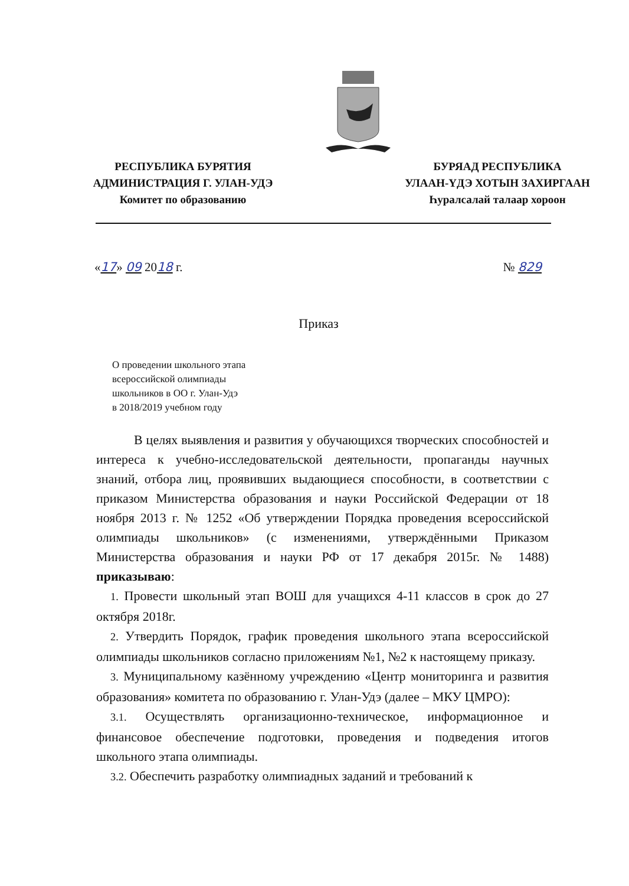РЕСПУБЛИКА БУРЯТИЯ
АДМИНИСТРАЦИЯ Г. УЛАН-УДЭ
Комитет по образованию
БУРЯАД РЕСПУБЛИКА
УЛААН-ҮДЭ ХОТЫН ЗАХИРГААН
Һуралсалай талаар хороон
«17» 09 2018 г. № 829
Приказ
О проведении школьного этапа
всероссийской олимпиады
школьников в ОО г. Улан-Удэ
в 2018/2019 учебном году
В целях выявления и развития у обучающихся творческих способностей и интереса к учебно-исследовательской деятельности, пропаганды научных знаний, отбора лиц, проявивших выдающиеся способности, в соответствии с приказом Министерства образования и науки Российской Федерации от 18 ноября 2013 г. № 1252 «Об утверждении Порядка проведения всероссийской олимпиады школьников» (с изменениями, утверждёнными Приказом Министерства образования и науки РФ от 17 декабря 2015г. № 1488) приказываю:
1. Провести школьный этап ВОШ для учащихся 4-11 классов в срок до 27 октября 2018г.
2. Утвердить Порядок, график проведения школьного этапа всероссийской олимпиады школьников согласно приложениям №1, №2 к настоящему приказу.
3. Муниципальному казённому учреждению «Центр мониторинга и развития образования» комитета по образованию г. Улан-Удэ (далее – МКУ ЦМРО):
3.1. Осуществлять организационно-техническое, информационное и финансовое обеспечение подготовки, проведения и подведения итогов школьного этапа олимпиады.
3.2. Обеспечить разработку олимпиадных заданий и требований к